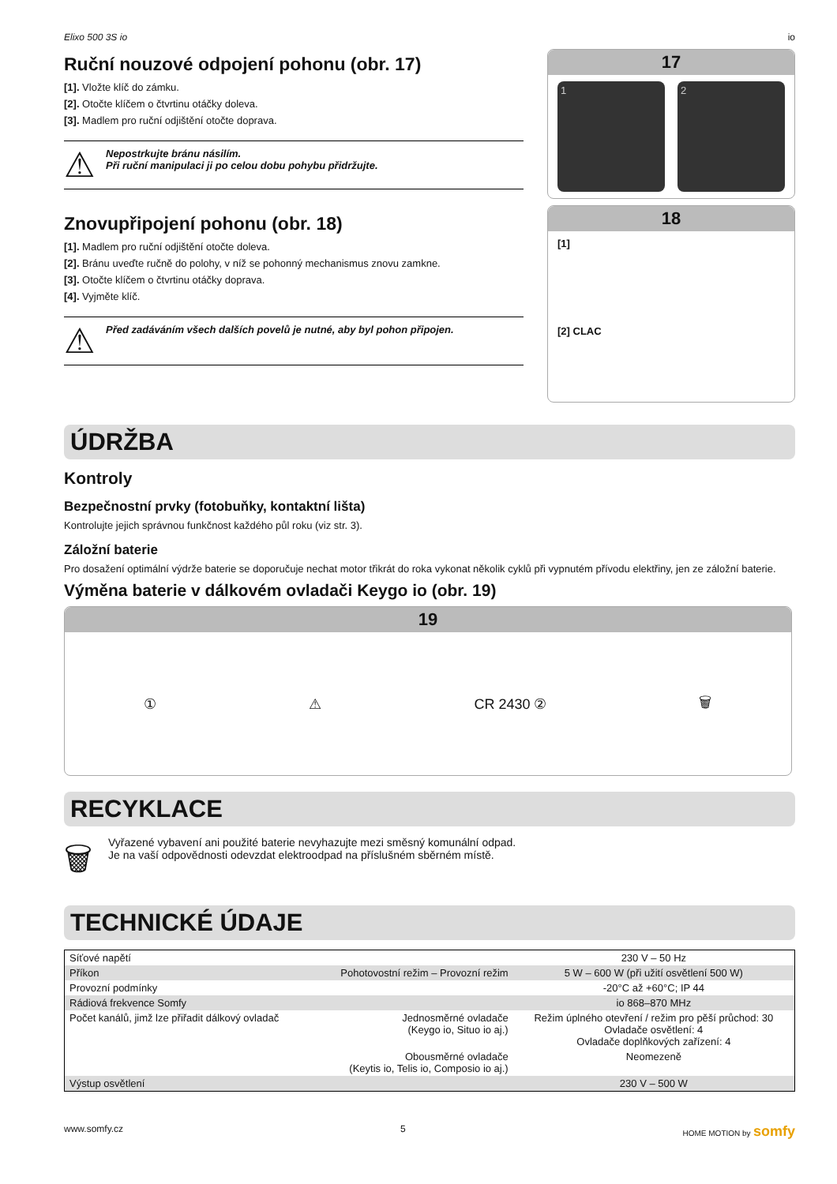Elixo 500 3S io io
Ruční nouzové odpojení pohonu (obr. 17)
[1]. Vložte klíč do zámku.
[2]. Otočte klíčem o čtvrtinu otáčky doleva.
[3]. Madlem pro ruční odjištění otočte doprava.
⚠ Nepostrkujte bránu násilím.
Při ruční manipulaci ji po celou dobu pohybu přidržujte.
Znovupřipojení pohonu (obr. 18)
[1]. Madlem pro ruční odjištění otočte doleva.
[2]. Bránu uveďte ručně do polohy, v níž se pohonný mechanismus znovu zamkne.
[3]. Otočte klíčem o čtvrtinu otáčky doprava.
[4]. Vyjměte klíč.
⚠ Před zadáváním všech dalších povelů je nutné, aby byl pohon připojen.
17
1 2
18
[1]
[2] CLAC
ÚDRŽBA
Kontroly
Bezpečnostní prvky (fotobuňky, kontaktní lišta)
Kontrolujte jejich správnou funkčnost každého půl roku (viz str. 3).
Záložní baterie
Pro dosažení optimální výdrže baterie se doporučuje nechat motor třikrát do roka vykonat několik cyklů při vypnutém přívodu elektřiny, jen ze záložní baterie.
Výměna baterie v dálkovém ovladači Keygo io (obr. 19)
19
① ⚠ CR 2430 ② 🗑
RECYKLACE
🗑 Vyřazené vybavení ani použité baterie nevyhazujte mezi směsný komunální odpad.
Je na vaší odpovědnosti odevzdat elektroodpad na příslušném sběrném místě.
TECHNICKÉ ÚDAJE
| Síťové napětí | | 230 V – 50 Hz |
| Příkon | Pohotovostní režim – Provozní režim | 5 W – 600 W (při užití osvětlení 500 W) |
| Provozní podmínky | | -20°C až +60°C; IP 44 |
| Rádiová frekvence Somfy | | io 868–870 MHz |
| Počet kanálů, jimž lze přiřadit dálkový ovladač | Jednosměrné ovladače (Keygo io, Situo io aj.) | Režim úplného otevření / režim pro pěší průchod: 30 Ovladače osvětlení: 4 Ovladače doplňkových zařízení: 4 |
| | Obousměrné ovladače (Keytis io, Telis io, Composio io aj.) | Neomezeně |
| Výstup osvětlení | | 230 V – 500 W |
www.somfy.cz 5 HOME MOTION by somfy